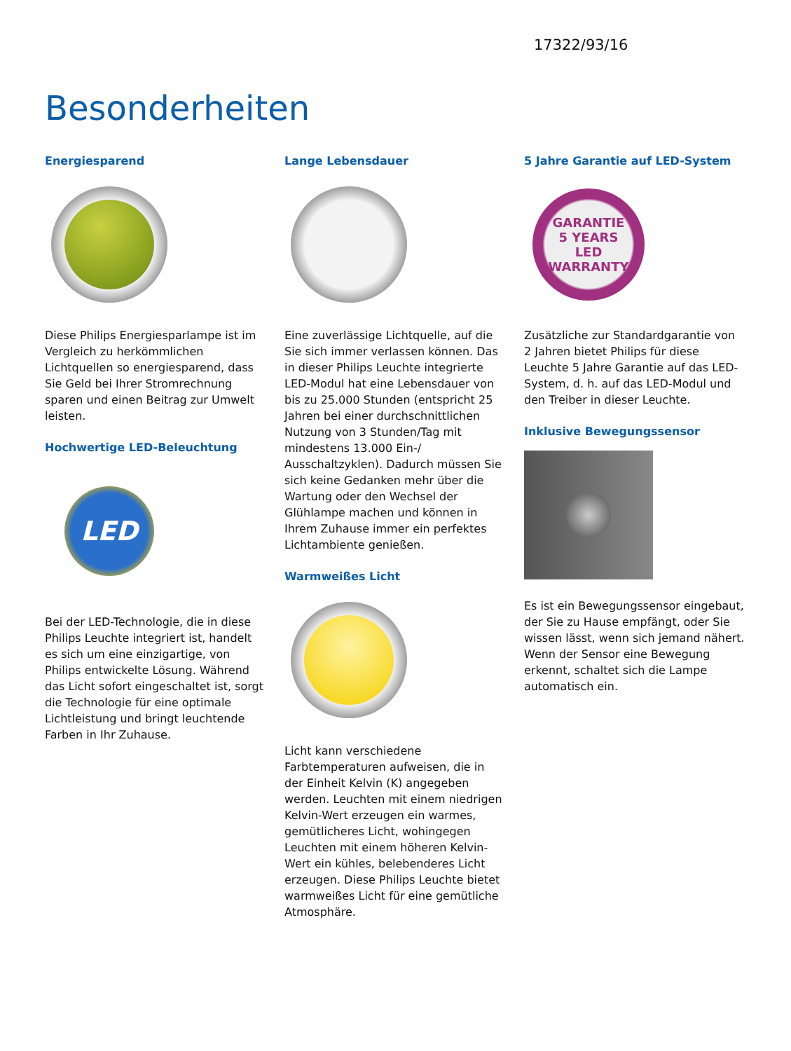17322/93/16
Besonderheiten
Energiesparend
Diese Philips Energiesparlampe ist im Vergleich zu herkömmlichen Lichtquellen so energiesparend, dass Sie Geld bei Ihrer Stromrechnung sparen und einen Beitrag zur Umwelt leisten.
Hochwertige LED-Beleuchtung
LED
Bei der LED-Technologie, die in diese Philips Leuchte integriert ist, handelt es sich um eine einzigartige, von Philips entwickelte Lösung. Während das Licht sofort eingeschaltet ist, sorgt die Technologie für eine optimale Lichtleistung und bringt leuchtende Farben in Ihr Zuhause.
Lange Lebensdauer
Eine zuverlässige Lichtquelle, auf die Sie sich immer verlassen können. Das in dieser Philips Leuchte integrierte LED-Modul hat eine Lebensdauer von bis zu 25.000 Stunden (entspricht 25 Jahren bei einer durchschnittlichen Nutzung von 3 Stunden/Tag mit mindestens 13.000 Ein-/ Ausschaltzyklen). Dadurch müssen Sie sich keine Gedanken mehr über die Wartung oder den Wechsel der Glühlampe machen und können in Ihrem Zuhause immer ein perfektes Lichtambiente genießen.
Warmweißes Licht
Licht kann verschiedene Farbtemperaturen aufweisen, die in der Einheit Kelvin (K) angegeben werden. Leuchten mit einem niedrigen Kelvin-Wert erzeugen ein warmes, gemütlicheres Licht, wohingegen Leuchten mit einem höheren Kelvin-Wert ein kühles, belebenderes Licht erzeugen. Diese Philips Leuchte bietet warmweißes Licht für eine gemütliche Atmosphäre.
5 Jahre Garantie auf LED-System
GARANTIE
5 YEARS
LED
WARRANTY
Zusätzliche zur Standardgarantie von 2 Jahren bietet Philips für diese Leuchte 5 Jahre Garantie auf das LED-System, d. h. auf das LED-Modul und den Treiber in dieser Leuchte.
Inklusive Bewegungssensor
Es ist ein Bewegungssensor eingebaut, der Sie zu Hause empfängt, oder Sie wissen lässt, wenn sich jemand nähert. Wenn der Sensor eine Bewegung erkennt, schaltet sich die Lampe automatisch ein.